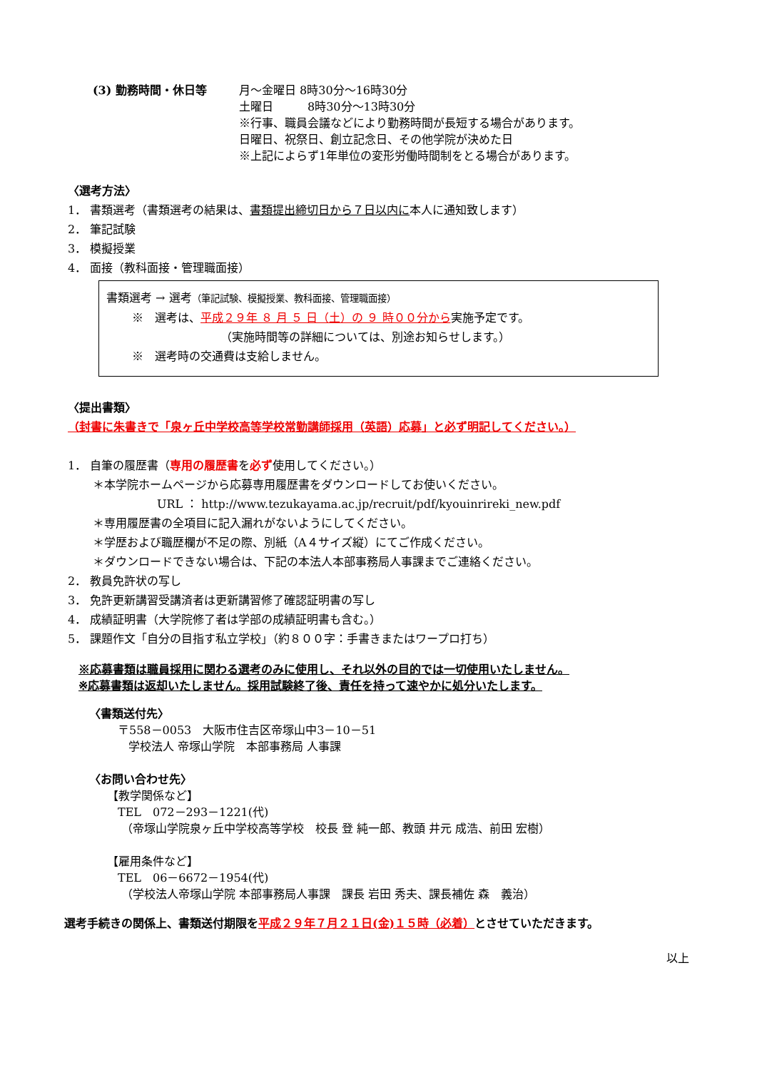(3) 勤務時間・休日等 月～金曜日 8時30分～16時30分
土曜日　　　8時30分～13時30分
※行事、職員会議などにより勤務時間が長短する場合があります。
日曜日、祝祭日、創立記念日、その他学院が決めた日
※上記によらず1年単位の変形労働時間制をとる場合があります。
〈選考方法〉
1． 書類選考（書類選考の結果は、書類提出締切日から７日以内に本人に通知致します）
2． 筆記試験
3． 模擬授業
4． 面接（教科面接・管理職面接）
書類選考 → 選考（筆記試験、模擬授業、教科面接、管理職面接）
※　選考は、平成２９年 ８ 月 ５ 日（土）の ９ 時００分から実施予定です。
（実施時間等の詳細については、別途お知らせします。）
※　選考時の交通費は支給しません。
〈提出書類〉
（封書に朱書きで「泉ヶ丘中学校高等学校常勤講師採用（英語）応募」と必ず明記してください。）
1． 自筆の履歴書（専用の履歴書を必ず使用してください。）
＊本学院ホームページから応募専用履歴書をダウンロードしてお使いください。
URL ： http://www.tezukayama.ac.jp/recruit/pdf/kyouinrireki_new.pdf
＊専用履歴書の全項目に記入漏れがないようにしてください。
＊学歴および職歴欄が不足の際、別紙（A４サイズ縦）にてご作成ください。
＊ダウンロードできない場合は、下記の本法人本部事務局人事課までご連絡ください。
2． 教員免許状の写し
3． 免許更新講習受講済者は更新講習修了確認証明書の写し
4． 成績証明書（大学院修了者は学部の成績証明書も含む。）
5． 課題作文「自分の目指す私立学校」（約８００字：手書きまたはワープロ打ち）
※応募書類は職員採用に関わる選考のみに使用し、それ以外の目的では一切使用いたしません。
※応募書類は返却いたしません。採用試験終了後、責任を持って速やかに処分いたします。
〈書類送付先〉
〒558－0053　大阪市住吉区帝塚山中3－10－51
学校法人 帝塚山学院　本部事務局 人事課
〈お問い合わせ先〉
【教学関係など】
TEL　072－293－1221(代)
（帝塚山学院泉ヶ丘中学校高等学校　校長 登 純一郎、教頭 井元 成浩、前田 宏樹）
【雇用条件など】
TEL　06－6672－1954(代)
（学校法人帝塚山学院 本部事務局人事課　課長 岩田 秀夫、課長補佐 森　義治）
選考手続きの関係上、書類送付期限を平成２９年７月２１日(金)１５時（必着）とさせていただきます。
以上